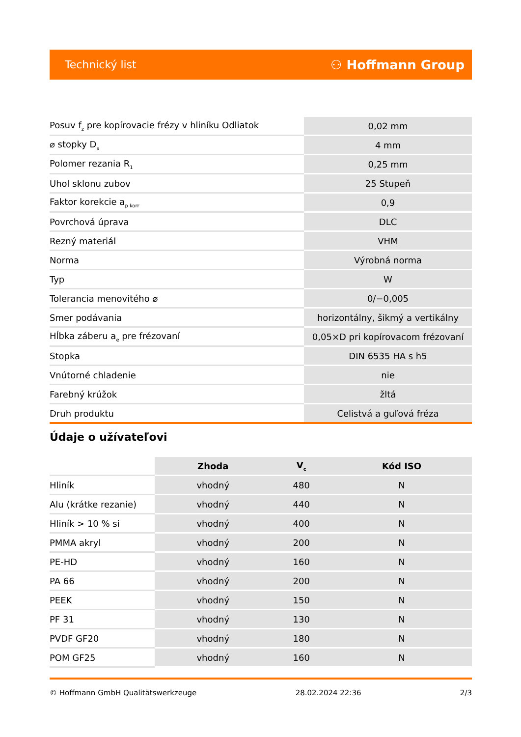Technický list ⚇ Hoffmann Group
| Posuv f<sub>z</sub> pre kopírovacie frézy v hliníku Odliatok | 0,02 mm |
| ⌀ stopky D<sub>s</sub> | 4 mm |
| Polomer rezania R<sub>1</sub> | 0,25 mm |
| Uhol sklonu zubov | 25 Stupeň |
| Faktor korekcie a<sub>p korr</sub> | 0,9 |
| Povrchová úprava | DLC |
| Rezný materiál | VHM |
| Norma | Výrobná norma |
| Typ | W |
| Tolerancia menovitého ⌀ | 0/−0,005 |
| Smer podávania | horizontálny, šikmý a vertikálny |
| Hĺbka záberu a<sub>e</sub> pre frézovaní | 0,05×D pri kopírovacom frézovaní |
| Stopka | DIN 6535 HA s h5 |
| Vnútorné chladenie | nie |
| Farebný krúžok | žltá |
| Druh produktu | Celistvá a guľová fréza |
Údaje o užívateľovi
| | Zhoda | V<sub>c</sub> | Kód ISO |
| --- | --- | --- | --- |
| Hliník | vhodný | 480 | N |
| Alu (krátke rezanie) | vhodný | 440 | N |
| Hliník > 10 % si | vhodný | 400 | N |
| PMMA akryl | vhodný | 200 | N |
| PE-HD | vhodný | 160 | N |
| PA 66 | vhodný | 200 | N |
| PEEK | vhodný | 150 | N |
| PF 31 | vhodný | 130 | N |
| PVDF GF20 | vhodný | 180 | N |
| POM GF25 | vhodný | 160 | N |
© Hoffmann GmbH Qualitätswerkzeuge 28.02.2024 22:36 2/3